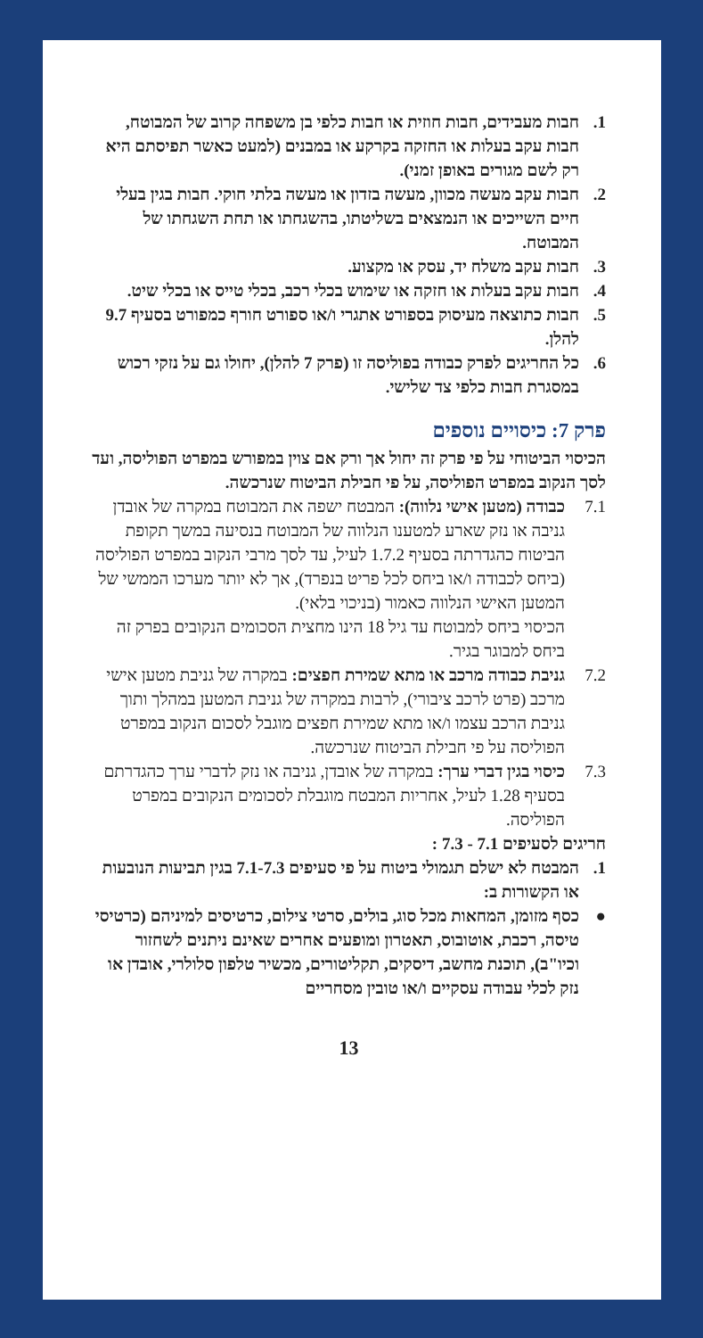1. חבות מעבידים, חבות חוזית או חבות כלפי בן משפחה קרוב של המבוטח, חבות עקב בעלות או החזקה בקרקע או במבנים (למעט כאשר תפיסתם היא רק לשם מגורים באופן זמני).
2. חבות עקב מעשה מכוון, מעשה בזדון או מעשה בלתי חוקי. חבות בגין בעלי חיים השייכים או הנמצאים בשליטתו, בהשגחתו או תחת השגחתו של המבוטח.
3. חבות עקב משלח יד, עסק או מקצוע.
4. חבות עקב בעלות או חזקה או שימוש בכלי רכב, בכלי טייס או בכלי שיט.
5. חבות כתוצאה מעיסוק בספורט אתגרי ו/או ספורט חורף כמפורט בסעיף 9.7 להלן.
6. כל החריגים לפרק כבודה בפוליסה זו (פרק 7 להלן), יחולו גם על נזקי רכוש במסגרת חבות כלפי צד שלישי.
פרק 7: כיסויים נוספים
הכיסוי הביטוחי על פי פרק זה יחול אך ורק אם צוין במפורש במפרט הפוליסה, ועד לסך הנקוב במפרט הפוליסה, על פי חבילת הביטוח שנרכשה.
7.1 כבודה (מטען אישי נלווה): המבטח ישפה את המבוטח במקרה של אובדן גניבה או נזק שארע למטענו הנלווה של המבוטח בנסיעה במשך תקופת הביטוח כהגדרתה בסעיף 1.7.2 לעיל, עד לסך מרבי הנקוב במפרט הפוליסה (ביחס לכבודה ו/או ביחס לכל פריט בנפרד), אך לא יותר מערכו הממשי של המטען האישי הנלווה כאמור (בניכוי בלאי).
הכיסוי ביחס למבוטח עד גיל 18 הינו מחצית הסכומים הנקובים בפרק זה ביחס למבוגר בגיר.
7.2 גניבת כבודה מרכב או מתא שמירת חפצים: במקרה של גניבת מטען אישי מרכב (פרט לרכב ציבורי), לרבות במקרה של גניבת המטען במהלך ותוך גניבת הרכב עצמו ו/או מתא שמירת חפצים מוגבל לסכום הנקוב במפרט הפוליסה על פי חבילת הביטוח שנרכשה.
7.3 כיסוי בגין דברי ערך: במקרה של אובדן, גניבה או נזק לדברי ערך כהגדרתם בסעיף 1.28 לעיל, אחריות המבטח מוגבלת לסכומים הנקובים במפרט הפוליסה.
חריגים לסעיפים 7.1 - 7.3 :
1. המבטח לא ישלם תגמולי ביטוח על פי סעיפים 7.1-7.3 בגין תביעות הנובעות או הקשורות ב:
● כסף מזומן, המחאות מכל סוג, בולים, סרטי צילום, כרטיסים למיניהם (כרטיסי טיסה, רכבת, אוטובוס, תאטרון ומופעים אחרים שאינם ניתנים לשחזור וכיו"ב), תוכנת מחשב, דיסקים, תקליטורים, מכשיר טלפון סלולרי, אובדן או נזק לכלי עבודה עסקיים ו/או טובין מסחריים
13